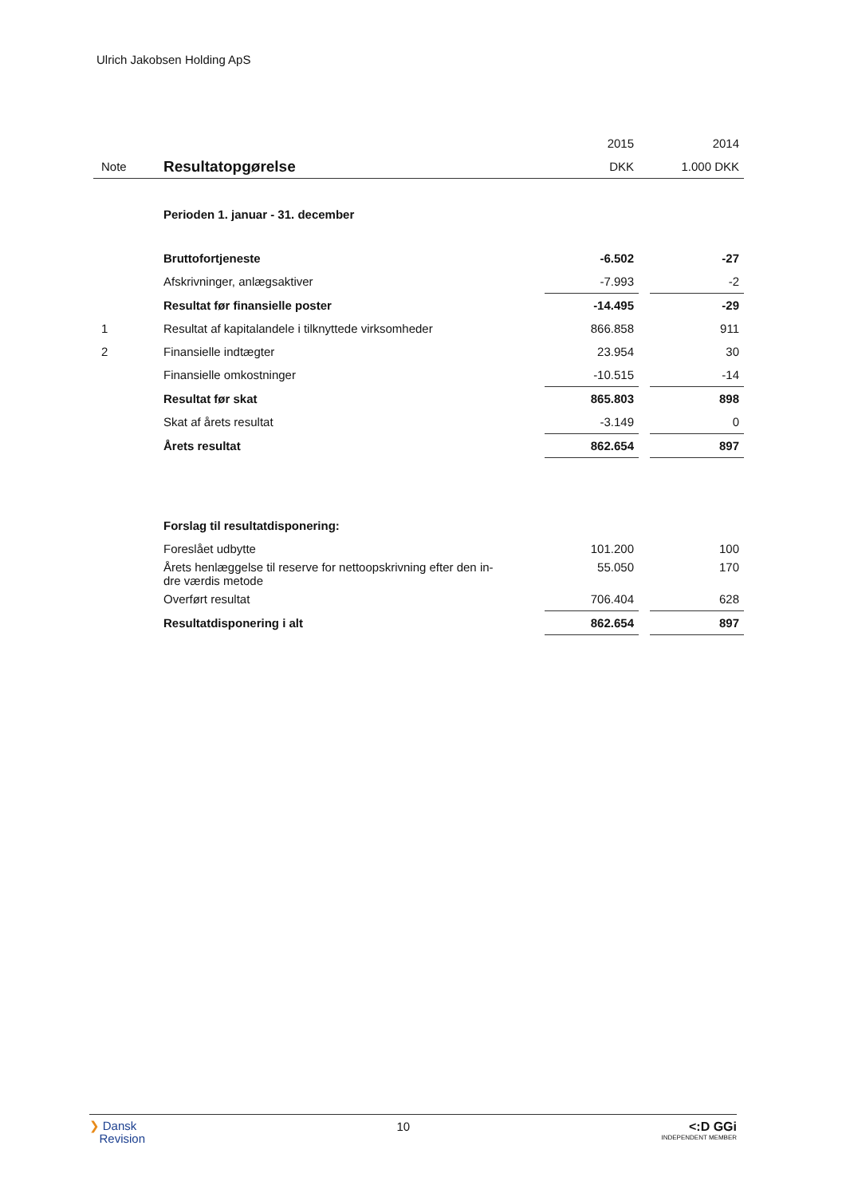Ulrich Jakobsen Holding ApS
| | | 2015 | | 2014 |
| --- | --- | --- | --- | --- |
| Note | Resultatopgørelse | DKK | | 1.000 DKK |
| | Perioden 1. januar - 31. december | | | |
| | Bruttofortjeneste | -6.502 | | -27 |
| | Afskrivninger, anlægsaktiver | -7.993 | | -2 |
| | Resultat før finansielle poster | -14.495 | | -29 |
| 1 | Resultat af kapitalandele i tilknyttede virksomheder | 866.858 | | 911 |
| 2 | Finansielle indtægter | 23.954 | | 30 |
| | Finansielle omkostninger | -10.515 | | -14 |
| | Resultat før skat | 865.803 | | 898 |
| | Skat af årets resultat | -3.149 | | 0 |
| | Årets resultat | 862.654 | | 897 |
| | Forslag til resultatdisponering: | | | |
| | Foreslået udbytte | 101.200 | | 100 |
| | Årets henlæggelse til reserve for nettoopskrivning efter den in- dre værdis metode | 55.050 | | 170 |
| | Overført resultat | 706.404 | | 628 |
| | Resultatdisponering i alt | 862.654 | | 897 |
❯ Dansk
Revision
10 <:D GGi
INDEPENDENT MEMBER